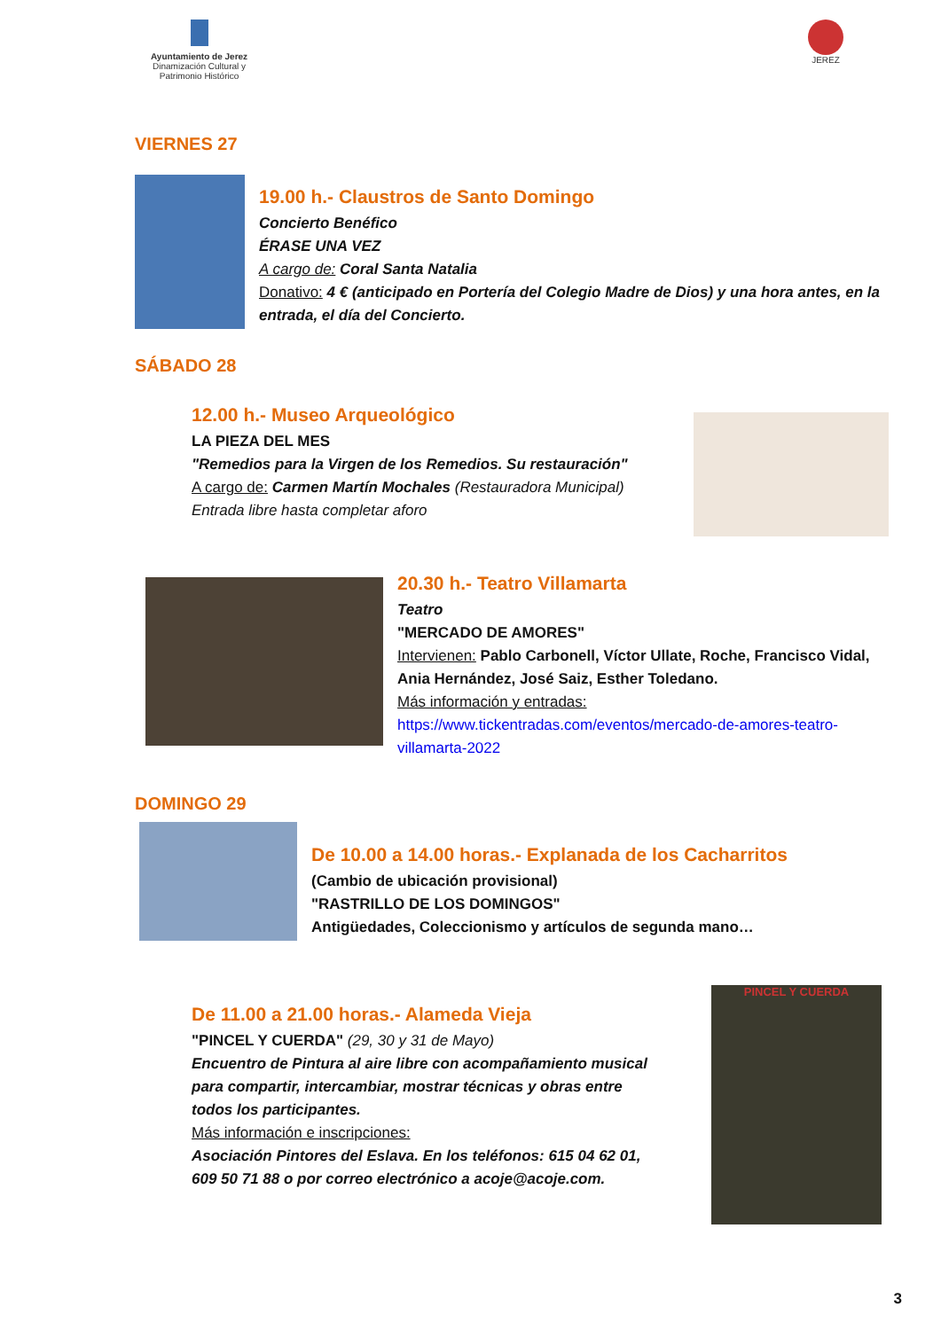Ayuntamiento de Jerez
Dinamización Cultural y
Patrimonio Histórico
JEREZ
VIERNES 27
19.00 h.- Claustros de Santo Domingo
Concierto Benéfico
ÉRASE UNA VEZ
A cargo de: Coral Santa Natalia
Donativo: 4 € (anticipado en Portería del Colegio Madre de Dios) y una hora antes, en la entrada, el día del Concierto.
SÁBADO 28
12.00 h.- Museo Arqueológico
LA PIEZA DEL MES
"Remedios para la Virgen de los Remedios. Su restauración"
A cargo de: Carmen Martín Mochales (Restauradora Municipal)
Entrada libre hasta completar aforo
20.30 h.- Teatro Villamarta
Teatro
"MERCADO DE AMORES"
Intervienen: Pablo Carbonell, Víctor Ullate, Roche, Francisco Vidal, Ania Hernández, José Saiz, Esther Toledano.
Más información y entradas:
https://www.tickentradas.com/eventos/mercado-de-amores-teatro-villamarta-2022
DOMINGO 29
De 10.00 a 14.00 horas.- Explanada de los Cacharritos
(Cambio de ubicación provisional)
"RASTRILLO DE LOS DOMINGOS"
Antigüedades, Coleccionismo y artículos de segunda mano…
De 11.00 a 21.00 horas.- Alameda Vieja
"PINCEL Y CUERDA" (29, 30 y 31 de Mayo)
Encuentro de Pintura al aire libre con acompañamiento musical para compartir, intercambiar, mostrar técnicas y obras entre todos los participantes.
Más información e inscripciones:
Asociación Pintores del Eslava. En los teléfonos: 615 04 62 01, 609 50 71 88 o por correo electrónico a acoje@acoje.com.
PINCEL Y CUERDA
3